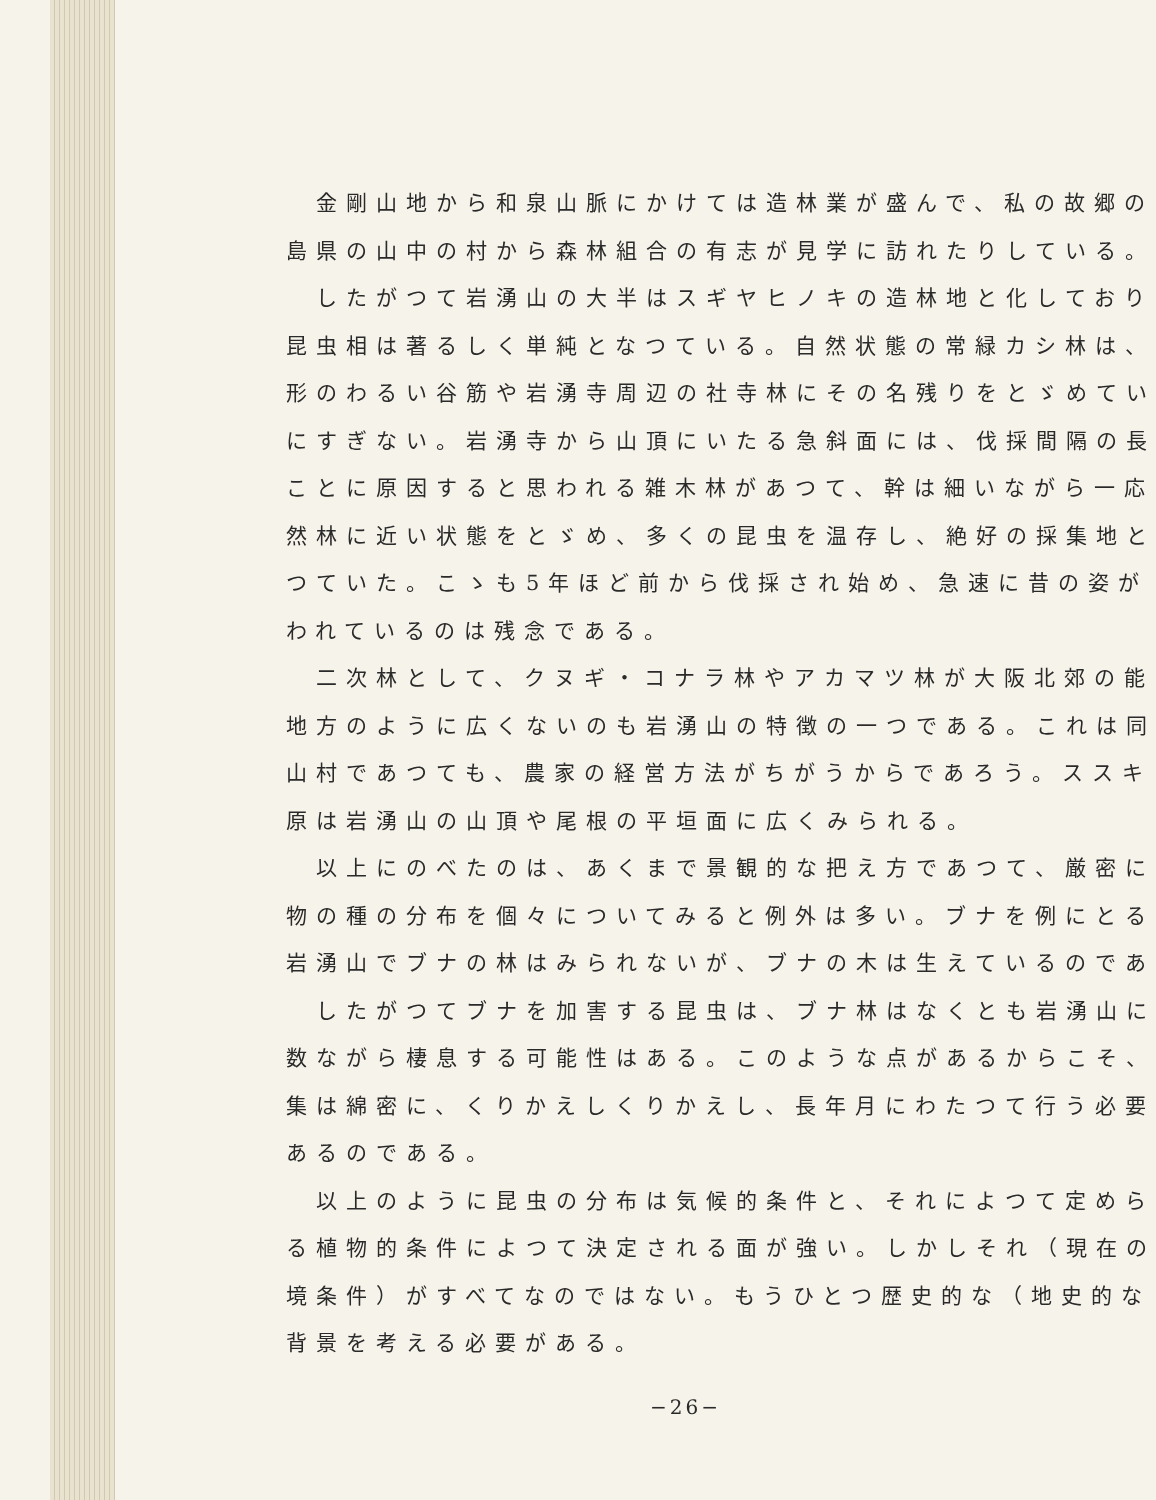金剛山地から和泉山脈にかけては造林業が盛んで、私の故郷の
島県の山中の村から森林組合の有志が見学に訪れたりしている。
したがつて岩湧山の大半はスギヤヒノキの造林地と化しており
昆虫相は著るしく単純となつている。自然状態の常緑カシ林は、
形のわるい谷筋や岩湧寺周辺の社寺林にその名残りをとゞめてい
にすぎない。岩湧寺から山頂にいたる急斜面には、伐採間隔の長
ことに原因すると思われる雑木林があつて、幹は細いながら一応
然林に近い状態をとゞめ、多くの昆虫を温存し、絶好の採集地と
つていた。こゝも5年ほど前から伐採され始め、急速に昔の姿が
われているのは残念である。
二次林として、クヌギ・コナラ林やアカマツ林が大阪北郊の能
地方のように広くないのも岩湧山の特徴の一つである。これは同
山村であつても、農家の経営方法がちがうからであろう。ススキ
原は岩湧山の山頂や尾根の平垣面に広くみられる。
以上にのべたのは、あくまで景観的な把え方であつて、厳密に
物の種の分布を個々についてみると例外は多い。ブナを例にとる
岩湧山でブナの林はみられないが、ブナの木は生えているのであ
したがつてブナを加害する昆虫は、ブナ林はなくとも岩湧山に
数ながら棲息する可能性はある。このような点があるからこそ、
集は綿密に、くりかえしくりかえし、長年月にわたつて行う必要
あるのである。
以上のように昆虫の分布は気候的条件と、それによつて定めら
る植物的条件によつて決定される面が強い。しかしそれ（現在の
境条件）がすべてなのではない。もうひとつ歴史的な（地史的な
背景を考える必要がある。
−26−